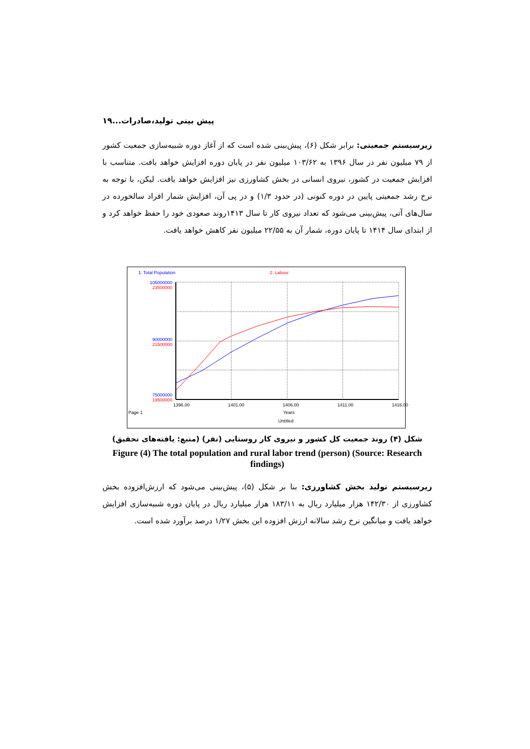پیش بینی تولید،صادرات...۱۹
زیرسیستم جمعیتی: برابر شکل (۶)، پیش‌بینی شده است که از آغاز دوره شبیه‌سازی جمعیت کشور از ۷۹ میلیون نفر در سال ۱۳۹۶ به ۱۰۳/۶۲ میلیون نفر در پایان دوره افزایش خواهد یافت. متناسب با افزایش جمعیت در کشور، نیروی انسانی در بخش کشاورزی نیز افزایش خواهد یافت. لیکن، با توجه به نرخ رشد جمعیتی پایین در دوره کنونی (در حدود ۱/۳) و در پی آن، افزایش شمار افراد سالخورده در سال‌های آتی، پیش‌بینی می‌شود که تعداد نیروی کار تا سال ۱۴۱۳روند صعودی خود را حفظ خواهد کرد و از ابتدای سال ۱۴۱۴ تا پایان دوره، شمار آن به ۲۲/۵۵ میلیون نفر کاهش خواهد یافت.
1: Total Population 2: Labour
105000000
23500000
90000000
21500000
75000000
19500000
1396.00 1401.00 1406.00 1411.00 1416.00
Page 1 Years
Untitled
شکل (۴) روند جمعیت کل کشور و نیروی کار روستایی (نفر) (منبع: یافته‌های تحقیق)
Figure (4) The total population and rural labor trend (person) (Source: Research findings)
زیرسیستم تولید بخش کشاورزی: بنا بر شکل (۵)، پیش‌بینی می‌شود که ارزش‌افزوده بخش کشاورزی از ۱۴۲/۳۰ هزار میلیارد ریال به ۱۸۳/۱۱ هزار میلیارد ریال در پایان دوره شبیه‌سازی افزایش خواهد یافت و میانگین نرخ رشد سالانه ارزش افزوده این بخش ۱/۲۷ درصد برآورد شده است.